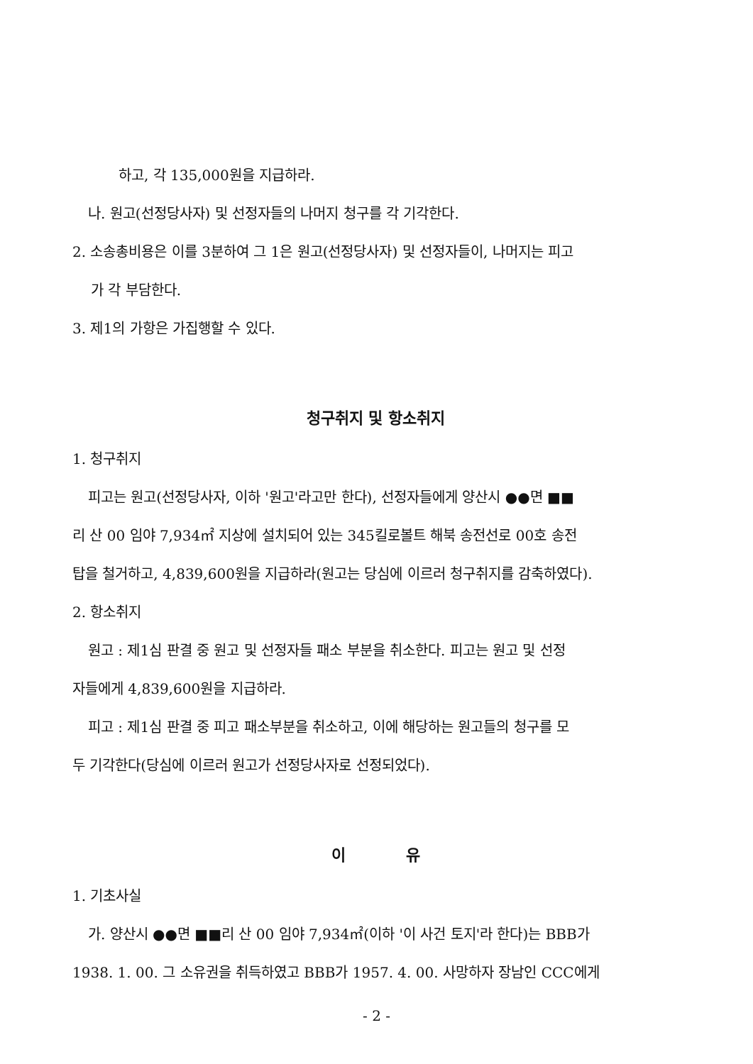하고, 각 135,000원을 지급하라.
나. 원고(선정당사자) 및 선정자들의 나머지 청구를 각 기각한다.
2. 소송총비용은 이를 3분하여 그 1은 원고(선정당사자) 및 선정자들이, 나머지는 피고
가 각 부담한다.
3. 제1의 가항은 가집행할 수 있다.
청구취지 및 항소취지
1. 청구취지
피고는 원고(선정당사자, 이하 '원고'라고만 한다), 선정자들에게 양산시 ●●면 ■■
리 산 00 임야 7,934㎡ 지상에 설치되어 있는 345킬로볼트 해북 송전선로 00호 송전
탑을 철거하고, 4,839,600원을 지급하라(원고는 당심에 이르러 청구취지를 감축하였다).
2. 항소취지
원고 : 제1심 판결 중 원고 및 선정자들 패소 부분을 취소한다. 피고는 원고 및 선정
자들에게 4,839,600원을 지급하라.
피고 : 제1심 판결 중 피고 패소부분을 취소하고, 이에 해당하는 원고들의 청구를 모
두 기각한다(당심에 이르러 원고가 선정당사자로 선정되었다).
이 유
1. 기초사실
가. 양산시 ●●면 ■■리 산 00 임야 7,934㎡(이하 '이 사건 토지'라 한다)는 BBB가
1938. 1. 00. 그 소유권을 취득하였고 BBB가 1957. 4. 00. 사망하자 장남인 CCC에게
- 2 -